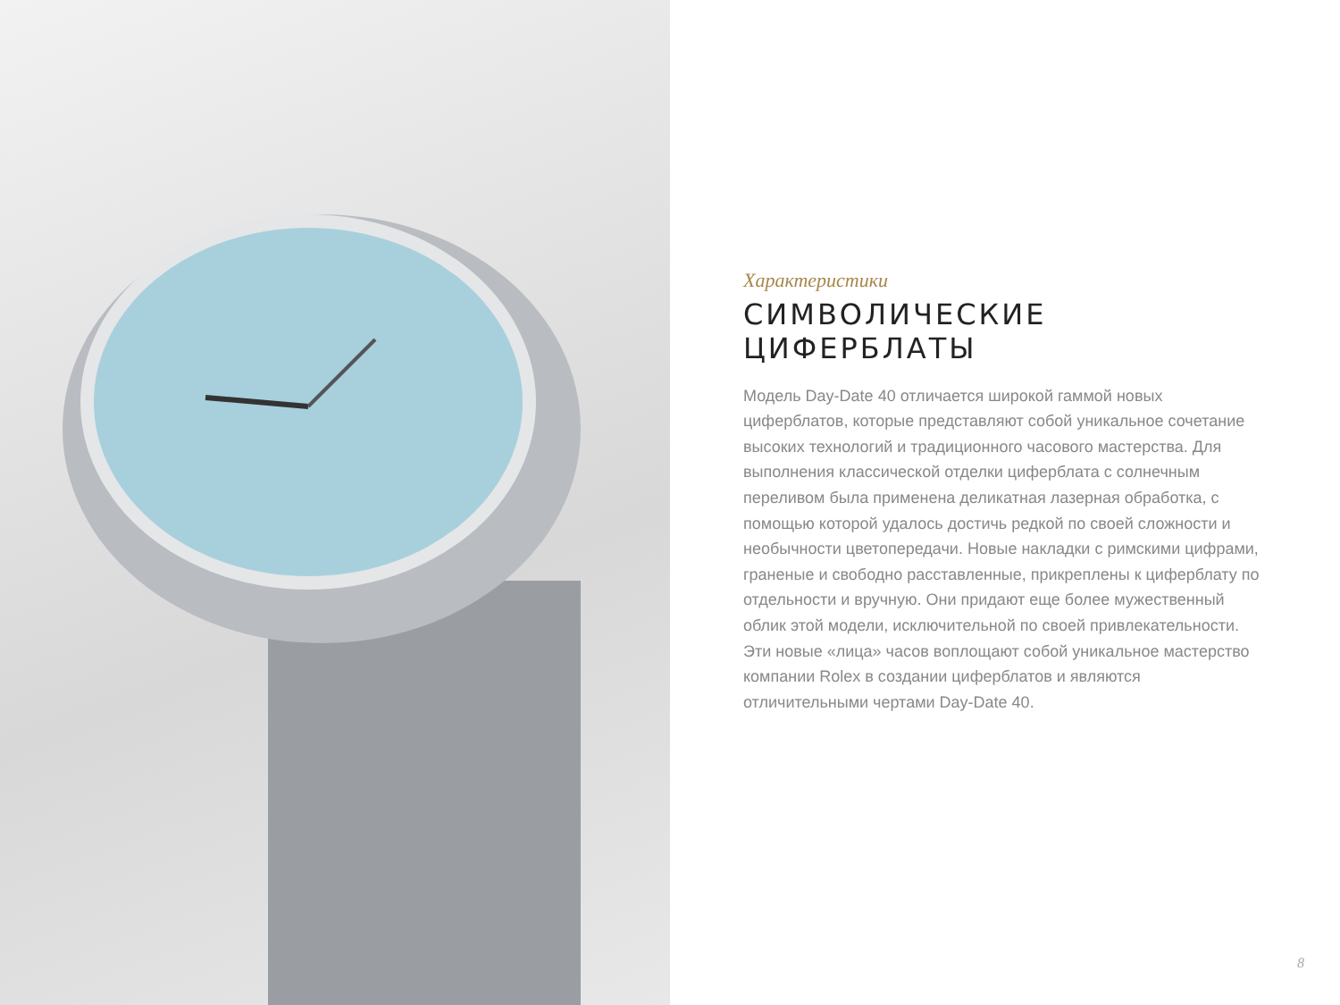Характеристики
СИМВОЛИЧЕСКИЕ
ЦИФЕРБЛАТЫ
Модель Day-Date 40 отличается широкой гаммой новых циферблатов, которые представляют собой уникальное сочетание высоких технологий и традиционного часового мастерства. Для выполнения классической отделки циферблата с солнечным переливом была применена деликатная лазерная обработка, с помощью которой удалось достичь редкой по своей сложности и необычности цветопередачи. Новые накладки с римскими цифрами, граненые и свободно расставленные, прикреплены к циферблату по отдельности и вручную. Они придают еще более мужественный облик этой модели, исключительной по своей привлекательности.
Эти новые «лица» часов воплощают собой уникальное мастерство компании Rolex в создании циферблатов и являются отличительными чертами Day-Date 40.
8